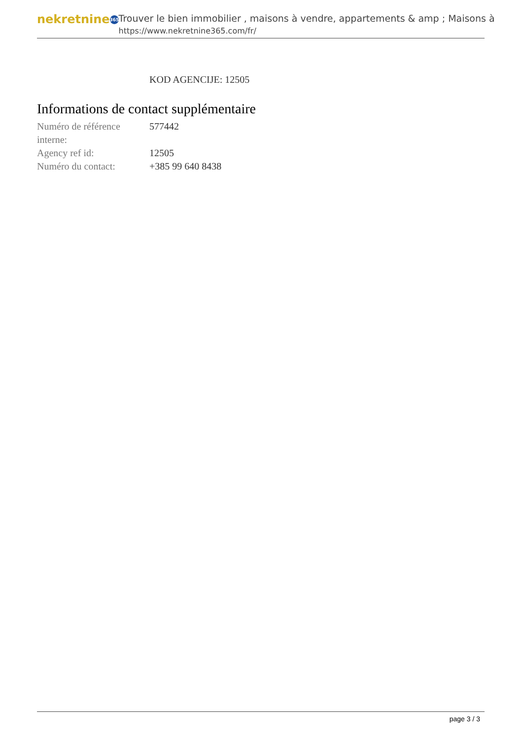nekretnine 365
Trouver le bien immobilier , maisons à vendre, appartements & amp ; Maisons à
https://www.nekretnine365.com/fr/
KOD AGENCIJE: 12505
Informations de contact supplémentaire
| Numéro de référence interne: | 577442 |
| Agency ref id: | 12505 |
| Numéro du contact: | +385 99 640 8438 |
page 3 / 3